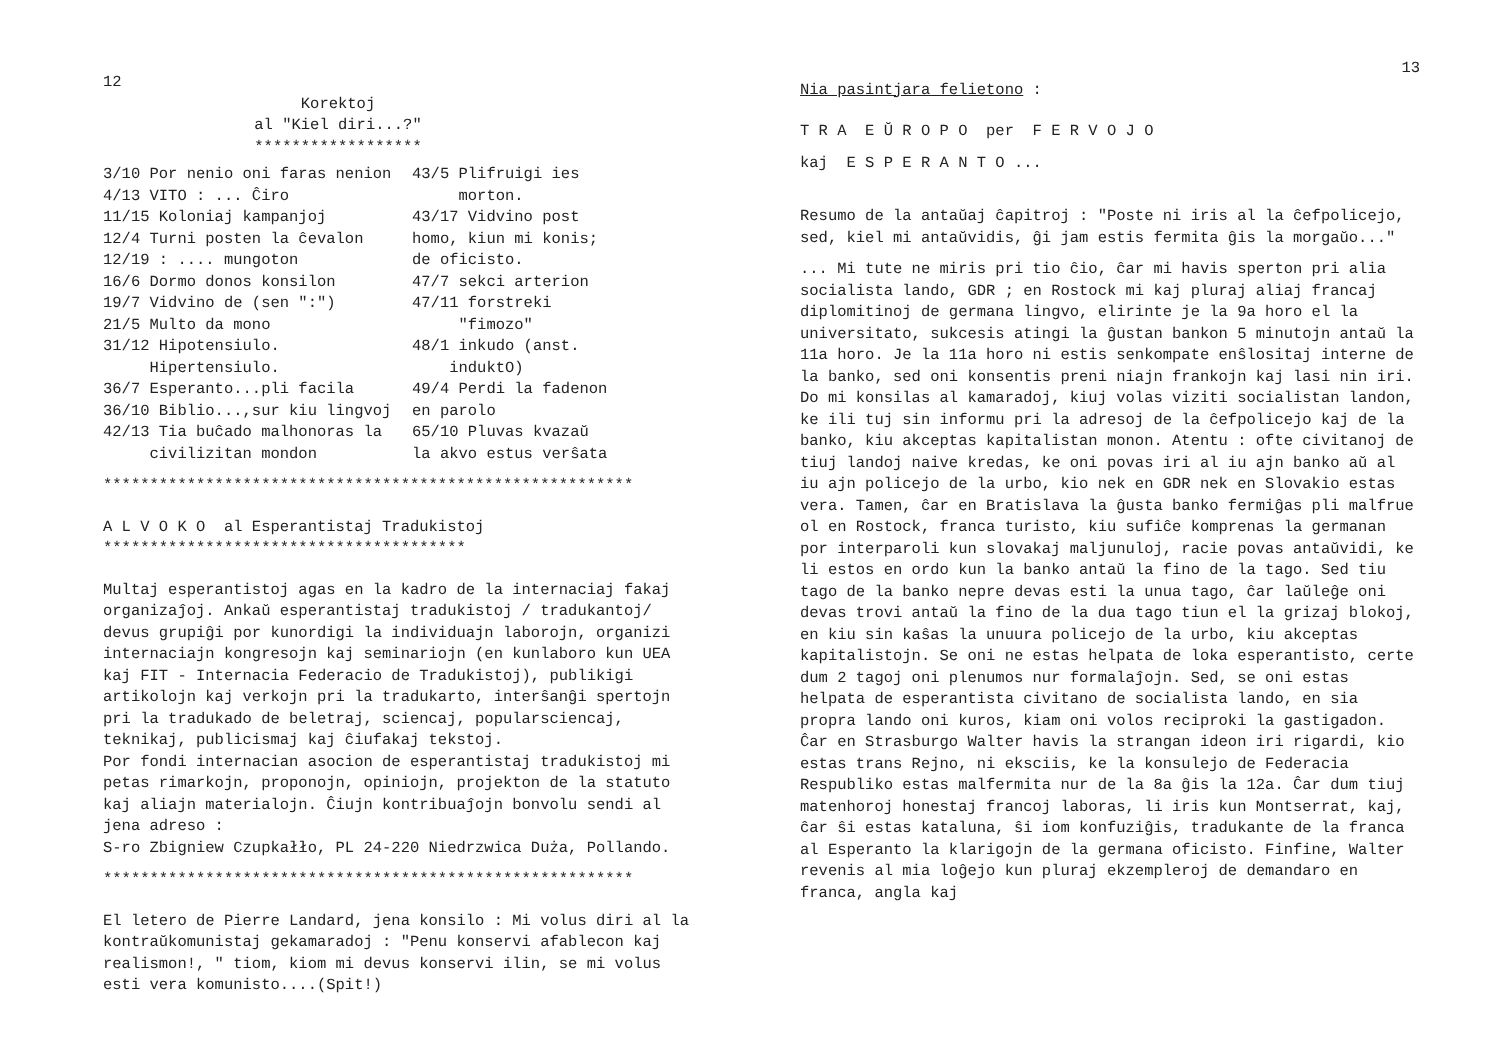12
Korektoj
al "Kiel diri...?"
******************
3/10 Por nenio oni faras nenion
4/13 VITO : ... Ĉiro
11/15 Koloniaj kampanjoj
12/4 Turni posten la ĉevalon
12/19 : .... mungoton
16/6 Dormo donos konsilon
19/7 Vidvino de (sen ":")
21/5 Multo da mono
31/12 Hipotensiulo.
Hipertensiulo.
36/7 Esperanto...pli facila
36/10 Biblio...,sur kiu lingvoj
42/13 Tia buĉado malhonoras la
civilizitan mondon
43/5 Plifruigi ies
morton.
43/17 Vidvino post
homo, kiun mi konis;
de oficisto.
47/7 sekci arterion
47/11 forstreki
"fimozo"
48/1 inkudo (anst.
induktO)
49/4 Perdi la fadenon
en parolo
65/10 Pluvas kvazaŭ
la akvo estus verŝata
*********************************************************
A L V O K O al Esperantistaj Tradukistoj
***************************************
Multaj esperantistoj agas en la kadro de la internaciaj fakaj organizaĵoj. Ankaŭ esperantistaj tradukistoj / tradukantoj/ devus grupiĝi por kunordigi la individuajn laborojn, organizi internaciajn kongresojn kaj seminariojn (en kunlaboro kun UEA kaj FIT - Internacia Federacio de Tradukistoj), publikigi artikolojn kaj verkojn pri la tradukarto, interŝanĝi spertojn pri la tradukado de beletraj, sciencaj, popularsciencaj, teknikaj, publicismaj kaj ĉiufakaj tekstoj.
Por fondi internacian asocion de esperantistaj tradukistoj mi petas rimarkojn, proponojn, opiniojn, projekton de la statuto kaj aliajn materialojn. Ĉiujn kontribuaĵojn bonvolu sendi al jena adreso :
S-ro Zbigniew Czupkałło, PL 24-220 Niedrzwica Duża, Pollando.
*********************************************************
El letero de Pierre Landard, jena konsilo : Mi volus diri al la kontraŭkomunistaj gekamaradoj : "Penu konservi afablecon kaj realismon!, " tiom, kiom mi devus konservi ilin, se mi volus esti vera komunisto....(Spit!)
13
Nia pasintjara felietono :
T R A E Ŭ R O P O per F E R V O J O
kaj E S P E R A N T O ...
Resumo de la antaŭaj ĉapitroj : "Poste ni iris al la ĉefpolicejo, sed, kiel mi antaŭvidis, ĝi jam estis fermita ĝis la morgaŭo..."
... Mi tute ne miris pri tio ĉio, ĉar mi havis sperton pri alia socialista lando, GDR ; en Rostock mi kaj pluraj aliaj francaj diplomitinoj de germana lingvo, elirinte je la 9a horo el la universitato, sukcesis atingi la ĝustan bankon 5 minutojn antaŭ la 11a horo. Je la 11a horo ni estis senkompate enŝlositaj interne de la banko, sed oni konsentis preni niajn frankojn kaj lasi nin iri. Do mi konsilas al kamaradoj, kiuj volas viziti socialistan landon, ke ili tuj sin informu pri la adresoj de la ĉefpolicejo kaj de la banko, kiu akceptas kapitalistan monon. Atentu : ofte civitanoj de tiuj landoj naive kredas, ke oni povas iri al iu ajn banko aŭ al iu ajn policejo de la urbo, kio nek en GDR nek en Slovakio estas vera. Tamen, ĉar en Bratislava la ĝusta banko fermiĝas pli malfrue ol en Rostock, franca turisto, kiu sufiĉe komprenas la germanan por interparoli kun slovakaj maljunuloj, racie povas antaŭvidi, ke li estos en ordo kun la banko antaŭ la fino de la tago. Sed tiu tago de la banko nepre devas esti la unua tago, ĉar laŭleĝe oni devas trovi antaŭ la fino de la dua tago tiun el la grizaj blokoj, en kiu sin kaŝas la unuura policejo de la urbo, kiu akceptas kapitalistojn. Se oni ne estas helpata de loka esperantisto, certe dum 2 tagoj oni plenumos nur formalaĵojn. Sed, se oni estas helpata de esperantista civitano de socialista lando, en sia propra lando oni kuros, kiam oni volos reciproki la gastigadon. Ĉar en Strasburgo Walter havis la strangan ideon iri rigardi, kio estas trans Rejno, ni eksciis, ke la konsulejo de Federacia Respubliko estas malfermita nur de la 8a ĝis la 12a. Ĉar dum tiuj matenhoroj honestaj francoj laboras, li iris kun Montserrat, kaj, ĉar ŝi estas kataluna, ŝi iom konfuziĝis, tradukante de la franca al Esperanto la klarigojn de la germana oficisto. Finfine, Walter revenis al mia loĝejo kun pluraj ekzempleroj de demandaro en franca, angla kaj